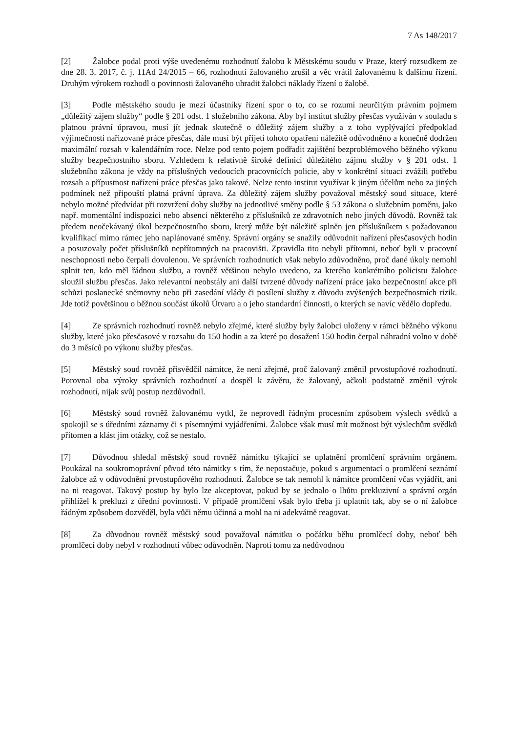7 As 148/2017
[2] Žalobce podal proti výše uvedenému rozhodnutí žalobu k Městskému soudu v Praze, který rozsudkem ze dne 28. 3. 2017, č. j. 11Ad 24/2015 – 66, rozhodnutí žalovaného zrušil a věc vrátil žalovanému k dalšímu řízení. Druhým výrokem rozhodl o povinnosti žalovaného uhradit žalobci náklady řízení o žalobě.
[3] Podle městského soudu je mezi účastníky řízení spor o to, co se rozumí neurčitým právním pojmem „důležitý zájem služby“ podle § 201 odst. 1 služebního zákona. Aby byl institut služby přesčas využíván v souladu s platnou právní úpravou, musí jít jednak skutečně o důležitý zájem služby a z toho vyplývající předpoklad výjimečnosti nařizované práce přesčas, dále musí být přijetí tohoto opatření náležitě odůvodněno a konečně dodržen maximální rozsah v kalendářním roce. Nelze pod tento pojem podřadit zajištění bezproblémového běžného výkonu služby bezpečnostního sboru. Vzhledem k relativně široké definici důležitého zájmu služby v § 201 odst. 1 služebního zákona je vždy na příslušných vedoucích pracovnících policie, aby v konkrétní situaci zvážili potřebu rozsah a přípustnost nařízení práce přesčas jako takové. Nelze tento institut využívat k jiným účelům nebo za jiných podmínek než připouští platná právní úprava. Za důležitý zájem služby považoval městský soud situace, které nebylo možné předvídat při rozvržení doby služby na jednotlivé směny podle § 53 zákona o služebním poměru, jako např. momentální indispozici nebo absenci některého z příslušníků ze zdravotních nebo jiných důvodů. Rovněž tak předem neočekávaný úkol bezpečnostního sboru, který může být náležitě splněn jen příslušníkem s požadovanou kvalifikací mimo rámec jeho naplánované směny. Správní orgány se snažily odůvodnit nařízení přesčasových hodin a posuzovaly počet příslušníků nepřítomných na pracovišti. Zpravidla tito nebyli přítomni, neboť byli v pracovní neschopnosti nebo čerpali dovolenou. Ve správních rozhodnutích však nebylo zdůvodněno, proč dané úkoly nemohl splnit ten, kdo měl řádnou službu, a rovněž většinou nebylo uvedeno, za kterého konkrétního policistu žalobce sloužil službu přesčas. Jako relevantní neobstály ani další tvrzené důvody nařízení práce jako bezpečnostní akce při schůzi poslanecké sněmovny nebo při zasedání vlády či posílení služby z důvodu zvýšených bezpečnostních rizik. Jde totiž povětšinou o běžnou součást úkolů Útvaru a o jeho standardní činnosti, o kterých se navíc vědělo dopředu.
[4] Ze správních rozhodnutí rovněž nebylo zřejmé, které služby byly žalobci uloženy v rámci běžného výkonu služby, které jako přesčasové v rozsahu do 150 hodin a za které po dosažení 150 hodin čerpal náhradní volno v době do 3 měsíců po výkonu služby přesčas.
[5] Městský soud rovněž přisvědčil námitce, že není zřejmé, proč žalovaný změnil prvostupňové rozhodnutí. Porovnal oba výroky správních rozhodnutí a dospěl k závěru, že žalovaný, ačkoli podstatně změnil výrok rozhodnutí, nijak svůj postup nezdůvodnil.
[6] Městský soud rovněž žalovanému vytkl, že neprovedl řádným procesním způsobem výslech svědků a spokojil se s úředními záznamy či s písemnými vyjádřeními. Žalobce však musí mít možnost být výslechům svědků přítomen a klást jim otázky, což se nestalo.
[7] Důvodnou shledal městský soud rovněž námitku týkající se uplatnění promlčení správním orgánem. Poukázal na soukromoprávní původ této námitky s tím, že nepostačuje, pokud s argumentací o promlčení seznámí žalobce až v odůvodnění prvostupňového rozhodnutí. Žalobce se tak nemohl k námitce promlčení včas vyjádřit, ani na ni reagovat. Takový postup by bylo lze akceptovat, pokud by se jednalo o lhůtu prekluzivní a správní orgán přihlížel k prekluzi z úřední povinnosti. V případě promlčení však bylo třeba ji uplatnit tak, aby se o ní žalobce řádným způsobem dozvěděl, byla vůči němu účinná a mohl na ni adekvátně reagovat.
[8] Za důvodnou rovněž městský soud považoval námitku o počátku běhu promlčecí doby, neboť běh promlčecí doby nebyl v rozhodnutí vůbec odůvodněn. Naproti tomu za nedůvodnou